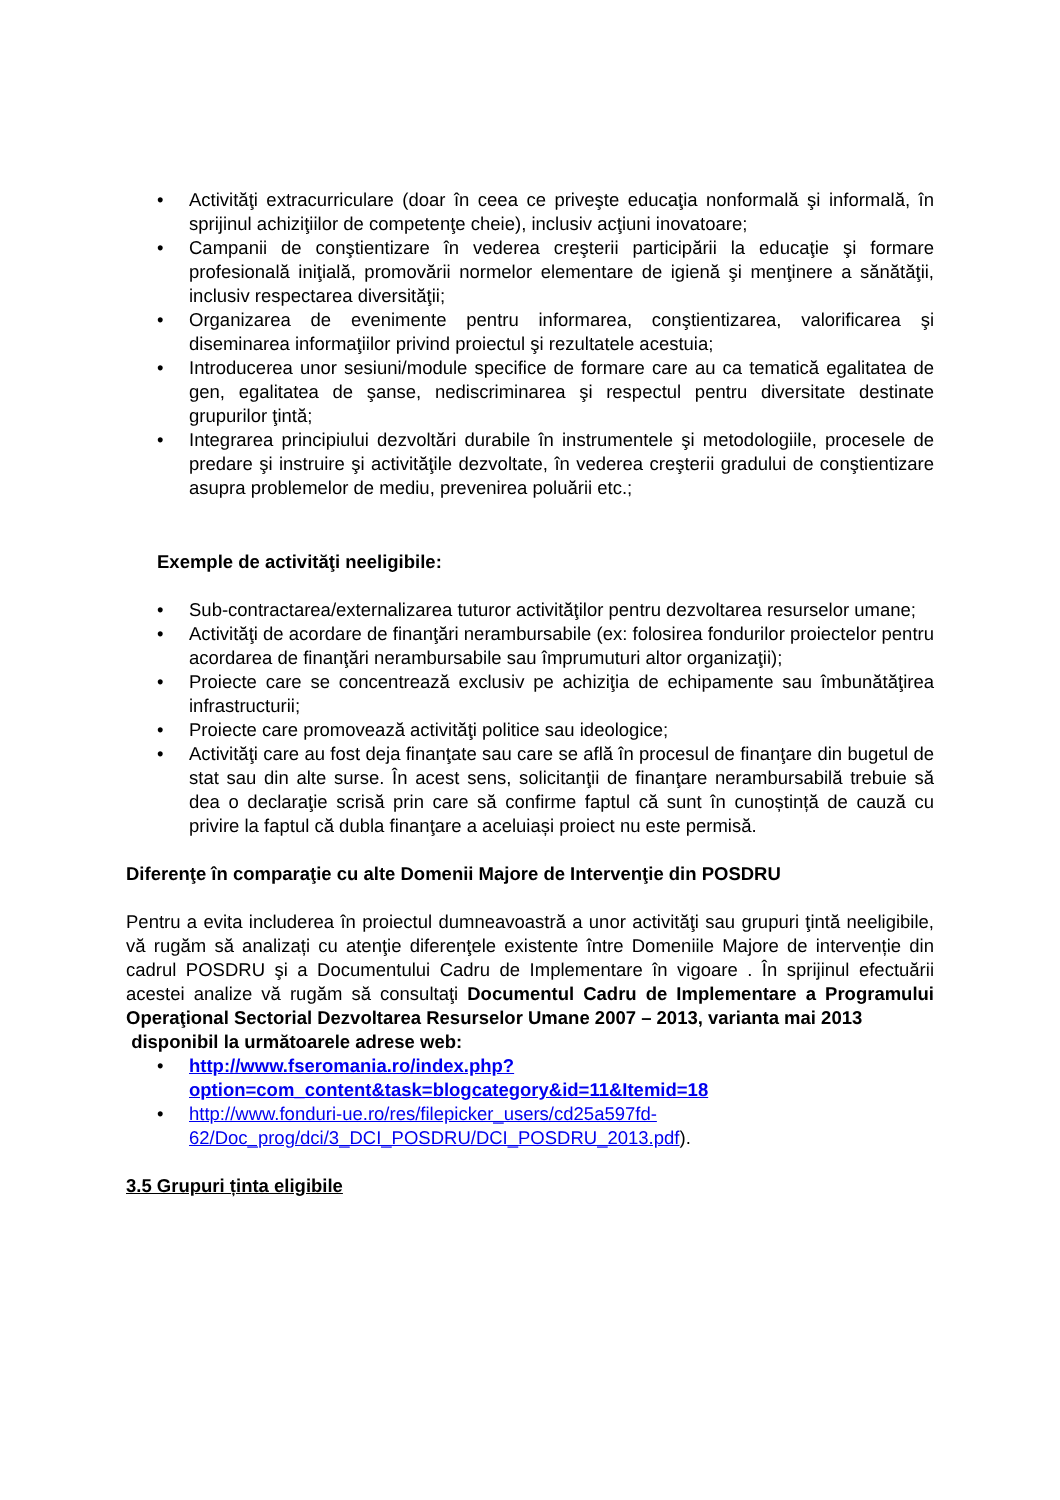• Activităţi extracurriculare (doar în ceea ce priveşte educaţia nonformală şi informală, în sprijinul achiziţiilor de competenţe cheie), inclusiv acţiuni inovatoare;
• Campanii de conştientizare în vederea creşterii participării la educaţie şi formare profesională iniţială, promovării normelor elementare de igienă şi menţinere a sănătăţii, inclusiv respectarea diversităţii;
• Organizarea de evenimente pentru informarea, conştientizarea, valorificarea şi diseminarea informaţiilor privind proiectul şi rezultatele acestuia;
• Introducerea unor sesiuni/module specifice de formare care au ca tematică egalitatea de gen, egalitatea de şanse, nediscriminarea şi respectul pentru diversitate destinate grupurilor ţintă;
• Integrarea principiului dezvoltări durabile în instrumentele şi metodologiile, procesele de predare şi instruire şi activităţile dezvoltate, în vederea creşterii gradului de conştientizare asupra problemelor de mediu, prevenirea poluării etc.;
Exemple de activităţi neeligibile:
• Sub-contractarea/externalizarea tuturor activităţilor pentru dezvoltarea resurselor umane;
• Activităţi de acordare de finanţări nerambursabile (ex: folosirea fondurilor proiectelor pentru acordarea de finanţări nerambursabile sau împrumuturi altor organizaţii);
• Proiecte care se concentrează exclusiv pe achiziţia de echipamente sau îmbunătăţirea infrastructurii;
• Proiecte care promovează activităţi politice sau ideologice;
• Activităţi care au fost deja finanţate sau care se află în procesul de finanţare din bugetul de stat sau din alte surse. În acest sens, solicitanţii de finanţare nerambursabilă trebuie să dea o declaraţie scrisă prin care să confirme faptul că sunt în cunoștință de cauză cu privire la faptul că dubla finanţare a aceluiași proiect nu este permisă.
Diferenţe în comparaţie cu alte Domenii Majore de Intervenţie din POSDRU
Pentru a evita includerea în proiectul dumneavoastră a unor activităţi sau grupuri ţintă neeligibile, vă rugăm să analizați cu atenţie diferenţele existente între Domeniile Majore de intervenție din cadrul POSDRU şi a Documentului Cadru de Implementare în vigoare . În sprijinul efectuării acestei analize vă rugăm să consultaţi Documentul Cadru de Implementare a Programului Operaţional Sectorial Dezvoltarea Resurselor Umane 2007 – 2013, varianta mai 2013
disponibil la următoarele adrese web:
• http://www.fseromania.ro/index.php?option=com_content&task=blogcategory&id=11&Itemid=18
• http://www.fonduri-ue.ro/res/filepicker_users/cd25a597fd-62/Doc_prog/dci/3_DCI_POSDRU/DCI_POSDRU_2013.pdf).
3.5 Grupuri ținta eligibile